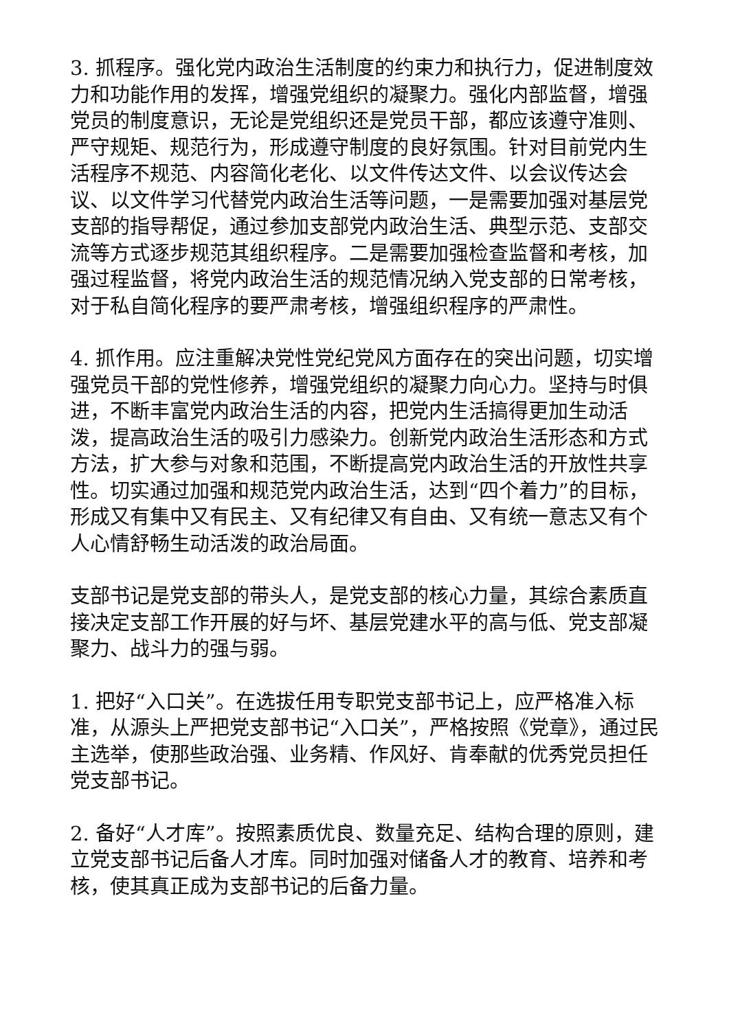3. 抓程序。强化党内政治生活制度的约束力和执行力，促进制度效力和功能作用的发挥，增强党组织的凝聚力。强化内部监督，增强党员的制度意识，无论是党组织还是党员干部，都应该遵守准则、严守规矩、规范行为，形成遵守制度的良好氛围。针对目前党内生活程序不规范、内容简化老化、以文件传达文件、以会议传达会议、以文件学习代替党内政治生活等问题，一是需要加强对基层党支部的指导帮促，通过参加支部党内政治生活、典型示范、支部交流等方式逐步规范其组织程序。二是需要加强检查监督和考核，加强过程监督，将党内政治生活的规范情况纳入党支部的日常考核，对于私自简化程序的要严肃考核，增强组织程序的严肃性。
4. 抓作用。应注重解决党性党纪党风方面存在的突出问题，切实增强党员干部的党性修养，增强党组织的凝聚力向心力。坚持与时俱进，不断丰富党内政治生活的内容，把党内生活搞得更加生动活泼，提高政治生活的吸引力感染力。创新党内政治生活形态和方式方法，扩大参与对象和范围，不断提高党内政治生活的开放性共享性。切实通过加强和规范党内政治生活，达到“四个着力”的目标，形成又有集中又有民主、又有纪律又有自由、又有统一意志又有个人心情舒畅生动活泼的政治局面。
支部书记是党支部的带头人，是党支部的核心力量，其综合素质直接决定支部工作开展的好与坏、基层党建水平的高与低、党支部凝聚力、战斗力的强与弱。
1. 把好“入口关”。在选拔任用专职党支部书记上，应严格准入标准，从源头上严把党支部书记“入口关”，严格按照《党章》，通过民主选举，使那些政治强、业务精、作风好、肯奉献的优秀党员担任党支部书记。
2. 备好“人才库”。按照素质优良、数量充足、结构合理的原则，建立党支部书记后备人才库。同时加强对储备人才的教育、培养和考核，使其真正成为支部书记的后备力量。